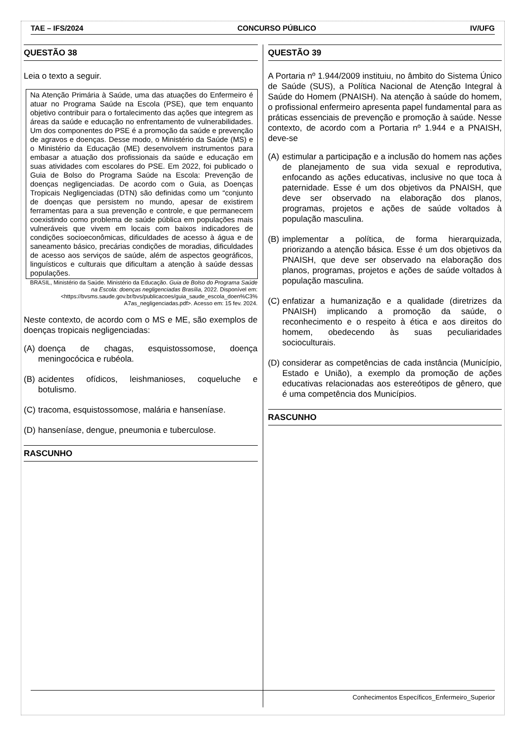TAE – IFS/2024 CONCURSO PÚBLICO IV/UFG
QUESTÃO 38
Leia o texto a seguir.
Na Atenção Primária à Saúde, uma das atuações do Enfermeiro é atuar no Programa Saúde na Escola (PSE), que tem enquanto objetivo contribuir para o fortalecimento das ações que integrem as áreas da saúde e educação no enfrentamento de vulnerabilidades. Um dos componentes do PSE é a promoção da saúde e prevenção de agravos e doenças. Desse modo, o Ministério da Saúde (MS) e o Ministério da Educação (ME) desenvolvem instrumentos para embasar a atuação dos profissionais da saúde e educação em suas atividades com escolares do PSE. Em 2022, foi publicado o Guia de Bolso do Programa Saúde na Escola: Prevenção de doenças negligenciadas. De acordo com o Guia, as Doenças Tropicais Negligenciadas (DTN) são definidas como um “conjunto de doenças que persistem no mundo, apesar de existirem ferramentas para a sua prevenção e controle, e que permanecem coexistindo como problema de saúde pública em populações mais vulneráveis que vivem em locais com baixos indicadores de condições socioeconômicas, dificuldades de acesso à água e de saneamento básico, precárias condições de moradias, dificuldades de acesso aos serviços de saúde, além de aspectos geográficos, linguísticos e culturais que dificultam a atenção à saúde dessas populações.
BRASIL, Ministério da Saúde. Ministério da Educação. Guia de Bolso do Programa Saúde na Escola: doenças negligenciadas Brasília, 2022. Disponível em: <https://bvsms.saude.gov.br/bvs/publicacoes/guia_saude_escola_doen%C3% A7as_negligenciadas.pdf>. Acesso em: 15 fev. 2024.
Neste contexto, de acordo com o MS e ME, são exemplos de doenças tropicais negligenciadas:
(A) doença de chagas, esquistossomose, doença meningocócica e rubéola.
(B) acidentes ofídicos, leishmanioses, coqueluche e botulismo.
(C) tracoma, esquistossomose, malária e hanseníase.
(D) hanseníase, dengue, pneumonia e tuberculose.
RASCUNHO
QUESTÃO 39
A Portaria nº 1.944/2009 instituiu, no âmbito do Sistema Único de Saúde (SUS), a Política Nacional de Atenção Integral à Saúde do Homem (PNAISH). Na atenção à saúde do homem, o profissional enfermeiro apresenta papel fundamental para as práticas essenciais de prevenção e promoção à saúde. Nesse contexto, de acordo com a Portaria nº 1.944 e a PNAISH, deve-se
(A) estimular a participação e a inclusão do homem nas ações de planejamento de sua vida sexual e reprodutiva, enfocando as ações educativas, inclusive no que toca à paternidade. Esse é um dos objetivos da PNAISH, que deve ser observado na elaboração dos planos, programas, projetos e ações de saúde voltados à população masculina.
(B) implementar a política, de forma hierarquizada, priorizando a atenção básica. Esse é um dos objetivos da PNAISH, que deve ser observado na elaboração dos planos, programas, projetos e ações de saúde voltados à população masculina.
(C) enfatizar a humanização e a qualidade (diretrizes da PNAISH) implicando a promoção da saúde, o reconhecimento e o respeito à ética e aos direitos do homem, obedecendo às suas peculiaridades socioculturais.
(D) considerar as competências de cada instância (Município, Estado e União), a exemplo da promoção de ações educativas relacionadas aos estereótipos de gênero, que é uma competência dos Municípios.
RASCUNHO
Conhecimentos Específicos_Enfermeiro_Superior